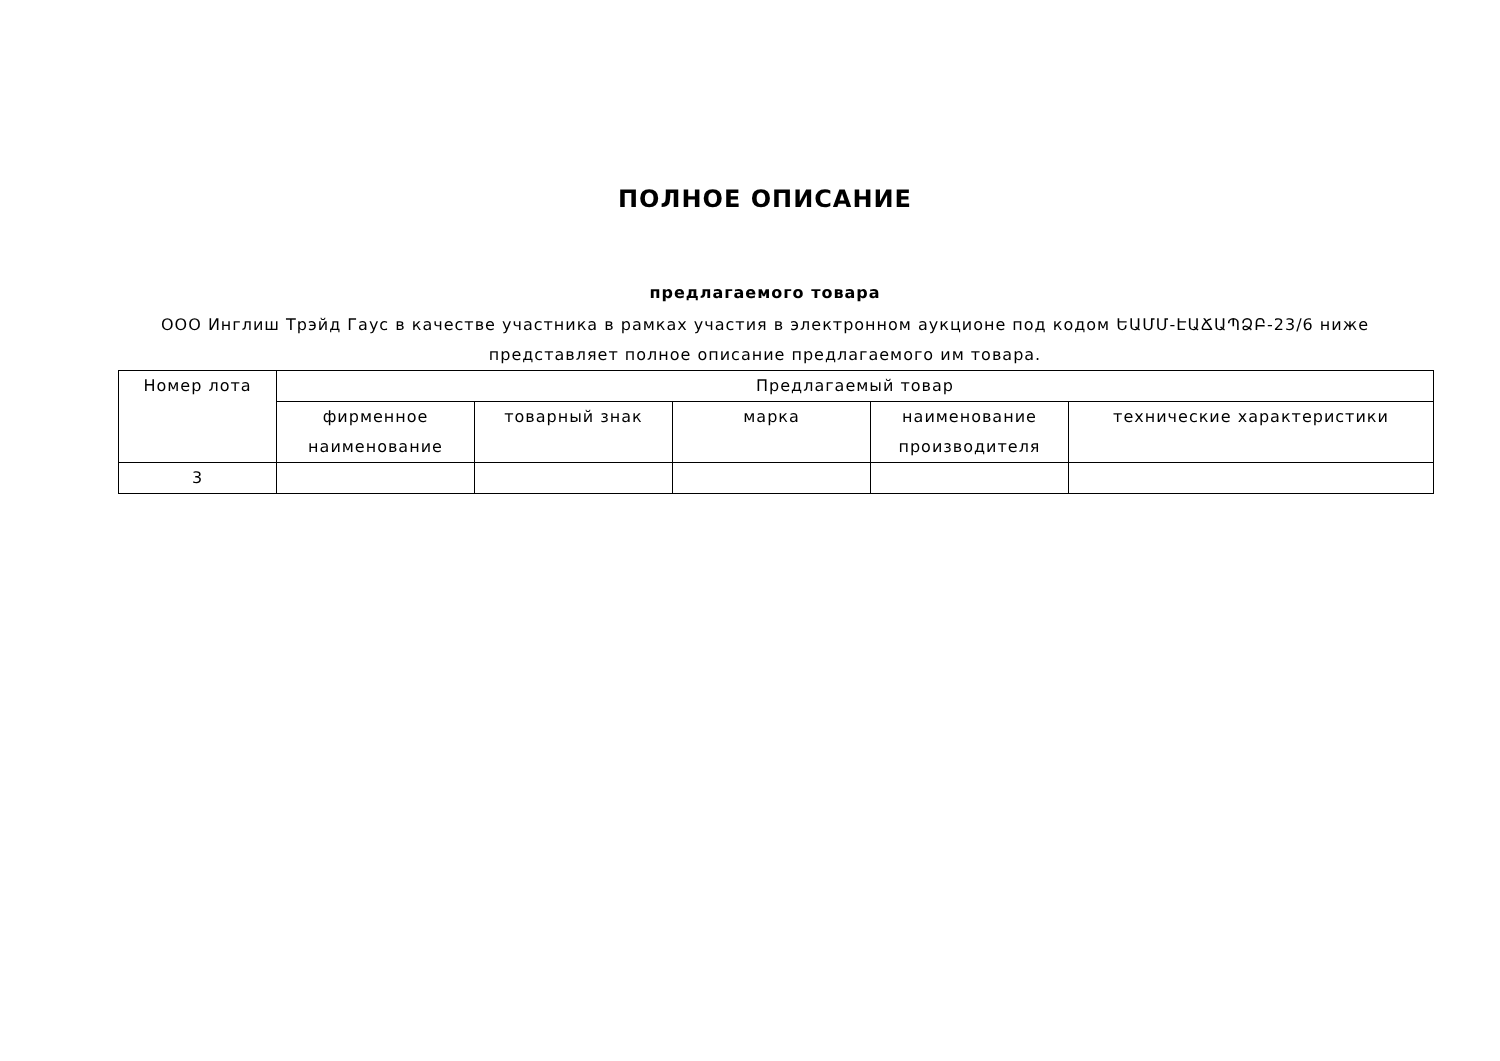ПОЛНОЕ ОПИСАНИЕ
предлагаемого товара
ООО Инглиш Трэйд Гаус в качестве участника в рамках участия в электронном аукционе под кодом ԵԱՄՄ-ԷԱՃԱՊՁԲ-23/6 ниже представляет полное описание предлагаемого им товара.
| Номер лота | Предлагаемый товар | | | | |
| --- | --- | --- | --- | --- | --- |
| | фирменное наименование | товарный знак | марка | наименование производителя | технические характеристики |
| 3 | | | | | |